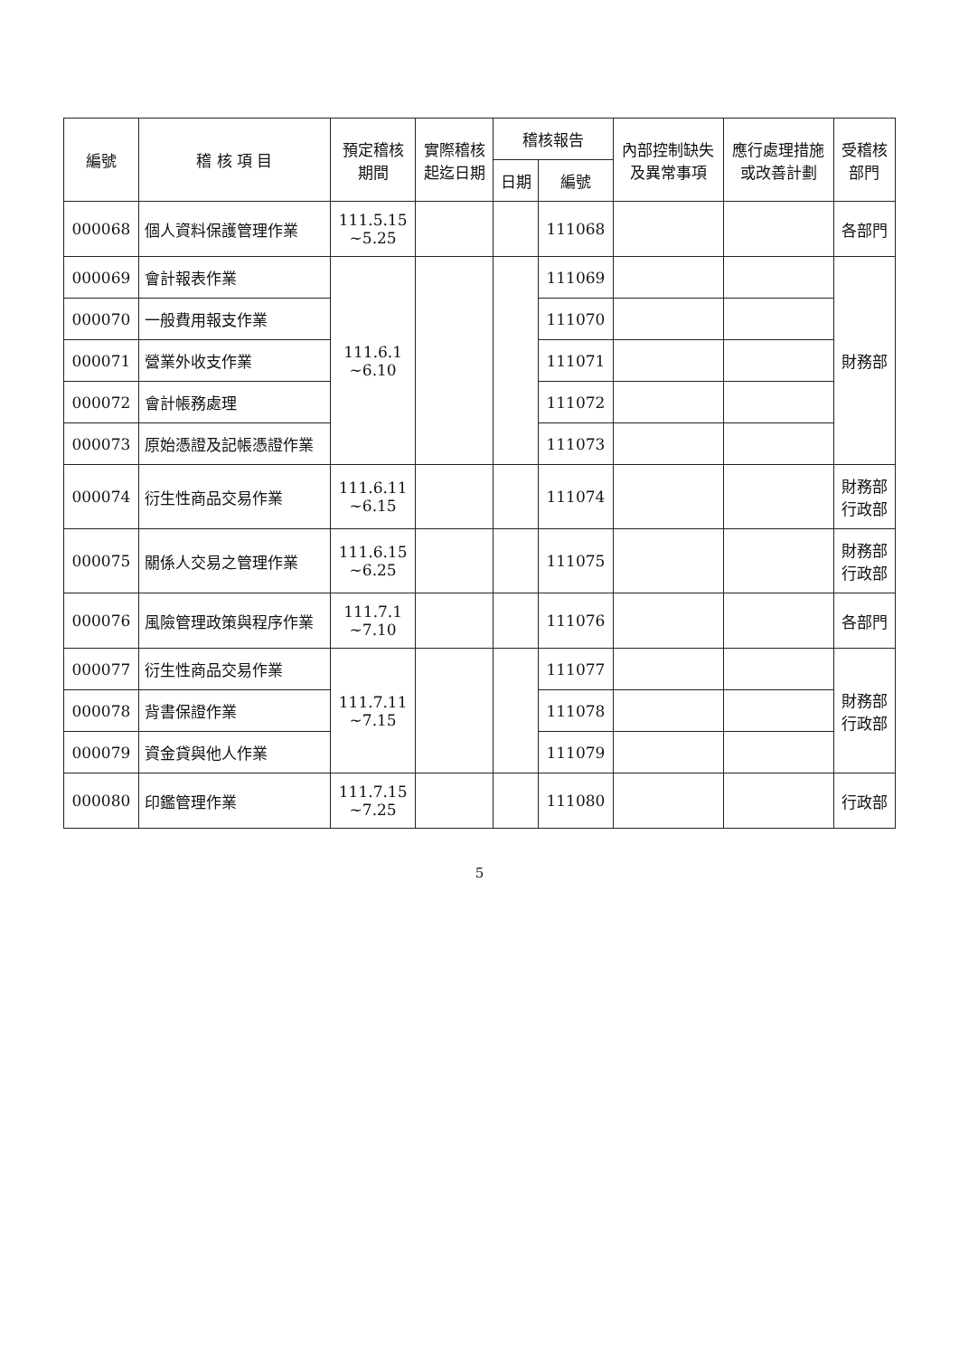| 編號 | 稽 核 項 目 | 預定稽核 期間 | 實際稽核 起迄日期 | 稽核報告 | | 內部控制缺失 及異常事項 | 應行處理措施 或改善計劃 | 受稽核 部門 |
| --- | --- | --- | --- | --- | --- | --- | --- | --- |
| | | | | 日期 | 編號 | | | |
| 000068 | 個人資料保護管理作業 | 111.5.15 ~5.25 | | | 111068 | | | 各部門 |
| 000069 | 會計報表作業 | 111.6.1 ~6.10 | | | 111069 | | | 財務部 |
| 000070 | 一般費用報支作業 | | | | 111070 | | | |
| 000071 | 營業外收支作業 | | | | 111071 | | | |
| 000072 | 會計帳務處理 | | | | 111072 | | | |
| 000073 | 原始憑證及記帳憑證作業 | | | | 111073 | | | |
| 000074 | 衍生性商品交易作業 | 111.6.11 ~6.15 | | | 111074 | | | 財務部 行政部 |
| 000075 | 關係人交易之管理作業 | 111.6.15 ~6.25 | | | 111075 | | | 財務部 行政部 |
| 000076 | 風險管理政策與程序作業 | 111.7.1 ~7.10 | | | 111076 | | | 各部門 |
| 000077 | 衍生性商品交易作業 | 111.7.11 ~7.15 | | | 111077 | | | 財務部 行政部 |
| 000078 | 背書保證作業 | | | | 111078 | | | |
| 000079 | 資金貸與他人作業 | | | | 111079 | | | |
| 000080 | 印鑑管理作業 | 111.7.15 ~7.25 | | | 111080 | | | 行政部 |
5